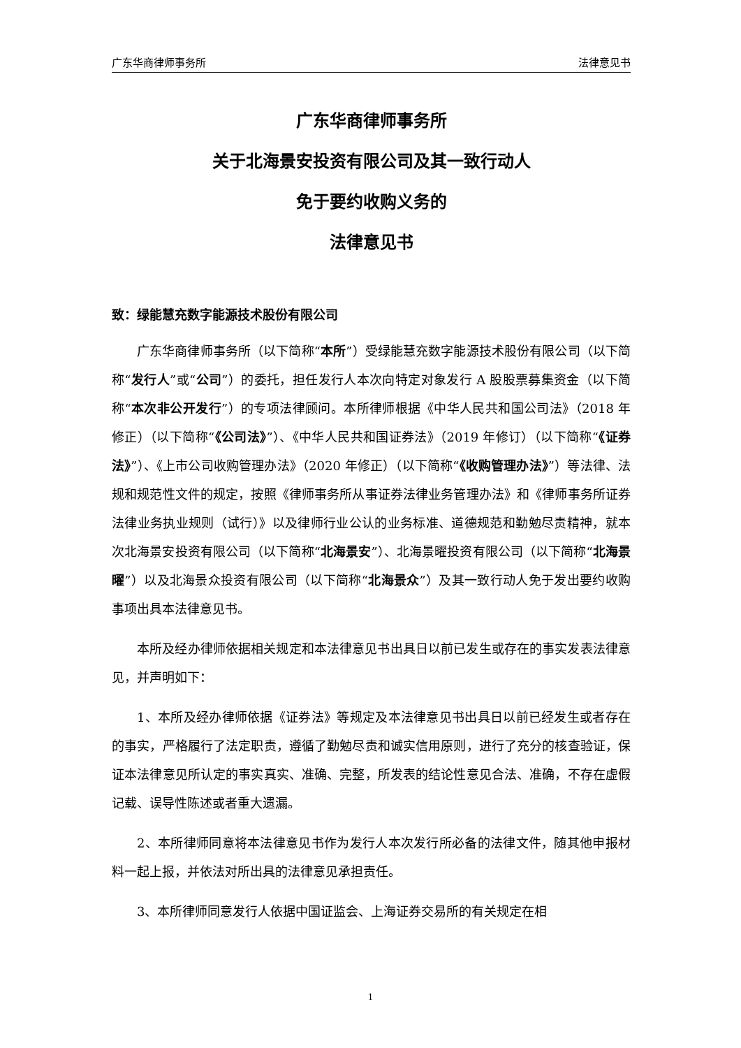广东华商律师事务所 法律意见书
广东华商律师事务所
关于北海景安投资有限公司及其一致行动人
免于要约收购义务的
法律意见书
致：绿能慧充数字能源技术股份有限公司
广东华商律师事务所（以下简称“本所”）受绿能慧充数字能源技术股份有限公司（以下简称“发行人”或“公司”）的委托，担任发行人本次向特定对象发行 A 股股票募集资金（以下简称“本次非公开发行”）的专项法律顾问。本所律师根据《中华人民共和国公司法》（2018 年修正）（以下简称“《公司法》”）、《中华人民共和国证券法》（2019 年修订）（以下简称“《证券法》”）、《上市公司收购管理办法》（2020 年修正）（以下简称“《收购管理办法》”）等法律、法规和规范性文件的规定，按照《律师事务所从事证券法律业务管理办法》和《律师事务所证券法律业务执业规则（试行）》以及律师行业公认的业务标准、道德规范和勤勉尽责精神，就本次北海景安投资有限公司（以下简称“北海景安”）、北海景曜投资有限公司（以下简称“北海景曜”）以及北海景众投资有限公司（以下简称“北海景众”）及其一致行动人免于发出要约收购事项出具本法律意见书。
本所及经办律师依据相关规定和本法律意见书出具日以前已发生或存在的事实发表法律意见，并声明如下：
1、本所及经办律师依据《证券法》等规定及本法律意见书出具日以前已经发生或者存在的事实，严格履行了法定职责，遵循了勤勉尽责和诚实信用原则，进行了充分的核查验证，保证本法律意见所认定的事实真实、准确、完整，所发表的结论性意见合法、准确，不存在虚假记载、误导性陈述或者重大遗漏。
2、本所律师同意将本法律意见书作为发行人本次发行所必备的法律文件，随其他申报材料一起上报，并依法对所出具的法律意见承担责任。
3、本所律师同意发行人依据中国证监会、上海证券交易所的有关规定在相
1